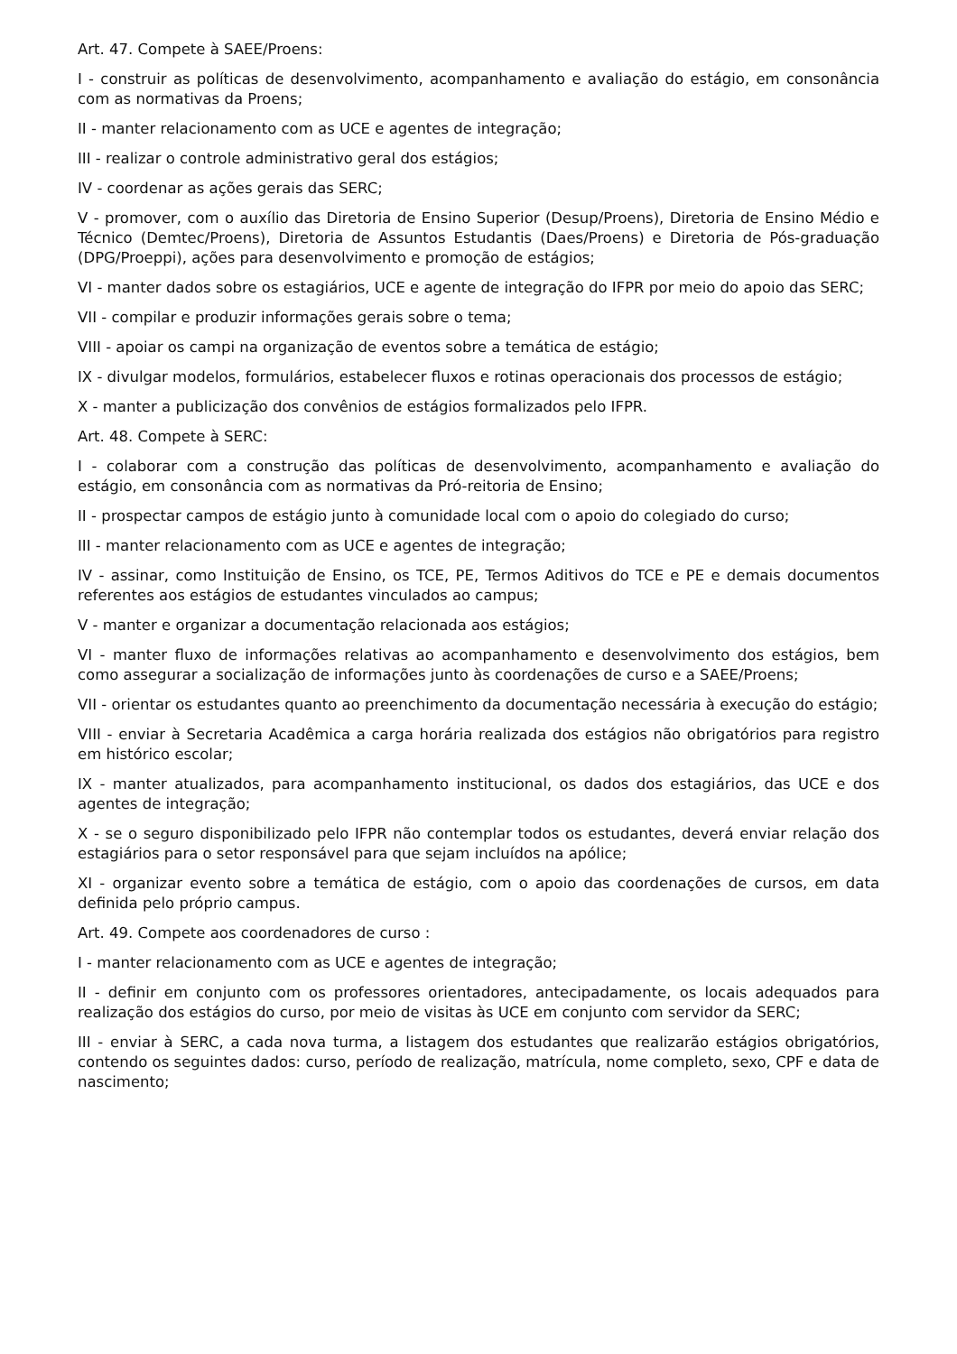Art. 47. Compete à SAEE/Proens:
I - construir as políticas de desenvolvimento, acompanhamento e avaliação do estágio, em consonância com as normativas da Proens;
II - manter relacionamento com as UCE e agentes de integração;
III - realizar o controle administrativo geral dos estágios;
IV - coordenar as ações gerais das SERC;
V - promover, com o auxílio das Diretoria de Ensino Superior (Desup/Proens), Diretoria de Ensino Médio e Técnico (Demtec/Proens), Diretoria de Assuntos Estudantis (Daes/Proens) e Diretoria de Pós-graduação (DPG/Proeppi), ações para desenvolvimento e promoção de estágios;
VI - manter dados sobre os estagiários, UCE e agente de integração do IFPR por meio do apoio das SERC;
VII - compilar e produzir informações gerais sobre o tema;
VIII - apoiar os campi na organização de eventos sobre a temática de estágio;
IX - divulgar modelos, formulários, estabelecer fluxos e rotinas operacionais dos processos de estágio;
X - manter a publicização dos convênios de estágios formalizados pelo IFPR.
Art. 48. Compete à SERC:
I - colaborar com a construção das políticas de desenvolvimento, acompanhamento e avaliação do estágio, em consonância com as normativas da Pró-reitoria de Ensino;
II - prospectar campos de estágio junto à comunidade local com o apoio do colegiado do curso;
III - manter relacionamento com as UCE e agentes de integração;
IV - assinar, como Instituição de Ensino, os TCE, PE, Termos Aditivos do TCE e PE e demais documentos referentes aos estágios de estudantes vinculados ao campus;
V - manter e organizar a documentação relacionada aos estágios;
VI - manter fluxo de informações relativas ao acompanhamento e desenvolvimento dos estágios, bem como assegurar a socialização de informações junto às coordenações de curso e a SAEE/Proens;
VII - orientar os estudantes quanto ao preenchimento da documentação necessária à execução do estágio;
VIII - enviar à Secretaria Acadêmica a carga horária realizada dos estágios não obrigatórios para registro em histórico escolar;
IX - manter atualizados, para acompanhamento institucional, os dados dos estagiários, das UCE e dos agentes de integração;
X - se o seguro disponibilizado pelo IFPR não contemplar todos os estudantes, deverá enviar relação dos estagiários para o setor responsável para que sejam incluídos na apólice;
XI - organizar evento sobre a temática de estágio, com o apoio das coordenações de cursos, em data definida pelo próprio campus.
Art. 49. Compete aos coordenadores de curso :
I - manter relacionamento com as UCE e agentes de integração;
II - definir em conjunto com os professores orientadores, antecipadamente, os locais adequados para realização dos estágios do curso, por meio de visitas às UCE em conjunto com servidor da SERC;
III - enviar à SERC, a cada nova turma, a listagem dos estudantes que realizarão estágios obrigatórios, contendo os seguintes dados: curso, período de realização, matrícula, nome completo, sexo, CPF e data de nascimento;